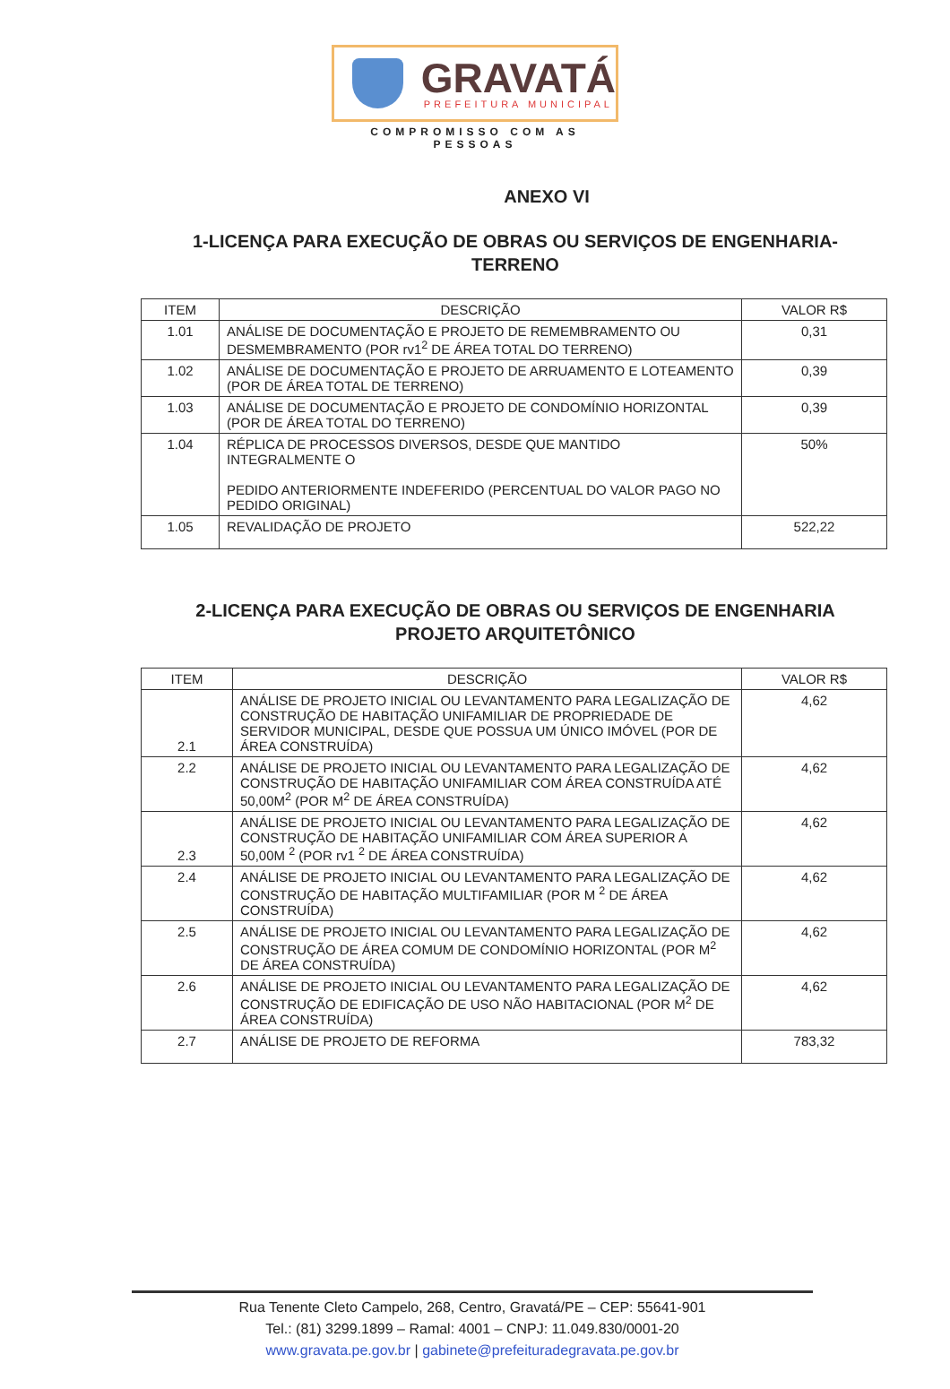GRAVATÁ
PREFEITURA MUNICIPAL
COMPROMISSO COM AS PESSOAS
ANEXO VI
1-LICENÇA PARA EXECUÇÃO DE OBRAS OU SERVIÇOS DE ENGENHARIA-TERRENO
| ITEM | DESCRIÇÃO | VALOR R$ |
| --- | --- | --- |
| 1.01 | ANÁLISE DE DOCUMENTAÇÃO E PROJETO DE REMEMBRAMENTO OU DESMEMBRAMENTO (POR rv1<sup>2</sup> DE ÁREA TOTAL DO TERRENO) | 0,31 |
| 1.02 | ANÁLISE DE DOCUMENTAÇÃO E PROJETO DE ARRUAMENTO E LOTEAMENTO (POR DE ÁREA TOTAL DE TERRENO) | 0,39 |
| 1.03 | ANÁLISE DE DOCUMENTAÇÃO E PROJETO DE CONDOMÍNIO HORIZONTAL (POR DE ÁREA TOTAL DO TERRENO) | 0,39 |
| 1.04 | RÉPLICA DE PROCESSOS DIVERSOS, DESDE QUE MANTIDO INTEGRALMENTE O PEDIDO ANTERIORMENTE INDEFERIDO (PERCENTUAL DO VALOR PAGO NO PEDIDO ORIGINAL) | 50% |
| 1.05 | REVALIDAÇÃO DE PROJETO | 522,22 |
2-LICENÇA PARA EXECUÇÃO DE OBRAS OU SERVIÇOS DE ENGENHARIA PROJETO ARQUITETÔNICO
| ITEM | DESCRIÇÃO | VALOR R$ |
| --- | --- | --- |
| 2.1 | ANÁLISE DE PROJETO INICIAL OU LEVANTAMENTO PARA LEGALIZAÇÃO DE CONSTRUÇÃO DE HABITAÇÃO UNIFAMILIAR DE PROPRIEDADE DE SERVIDOR MUNICIPAL, DESDE QUE POSSUA UM ÚNICO IMÓVEL (POR DE ÁREA CONSTRUÍDA) | 4,62 |
| 2.2 | ANÁLISE DE PROJETO INICIAL OU LEVANTAMENTO PARA LEGALIZAÇÃO DE CONSTRUÇÃO DE HABITAÇÃO UNIFAMILIAR COM ÁREA CONSTRUÍDA ATÉ 50,00M<sup>2</sup> (POR M<sup>2</sup> DE ÁREA CONSTRUÍDA) | 4,62 |
| 2.3 | ANÁLISE DE PROJETO INICIAL OU LEVANTAMENTO PARA LEGALIZAÇÃO DE CONSTRUÇÃO DE HABITAÇÃO UNIFAMILIAR COM ÁREA SUPERIOR A 50,00M <sup>2</sup> (POR rv1 <sup>2</sup> DE ÁREA CONSTRUÍDA) | 4,62 |
| 2.4 | ANÁLISE DE PROJETO INICIAL OU LEVANTAMENTO PARA LEGALIZAÇÃO DE CONSTRUÇÃO DE HABITAÇÃO MULTIFAMILIAR (POR M <sup>2</sup> DE ÁREA CONSTRUÍDA) | 4,62 |
| 2.5 | ANÁLISE DE PROJETO INICIAL OU LEVANTAMENTO PARA LEGALIZAÇÃO DE CONSTRUÇÃO DE ÁREA COMUM DE CONDOMÍNIO HORIZONTAL (POR M<sup>2</sup> DE ÁREA CONSTRUÍDA) | 4,62 |
| 2.6 | ANÁLISE DE PROJETO INICIAL OU LEVANTAMENTO PARA LEGALIZAÇÃO DE CONSTRUÇÃO DE EDIFICAÇÃO DE USO NÃO HABITACIONAL (POR M<sup>2</sup> DE ÁREA CONSTRUÍDA) | 4,62 |
| 2.7 | ANÁLISE DE PROJETO DE REFORMA | 783,32 |
Rua Tenente Cleto Campelo, 268, Centro, Gravatá/PE – CEP: 55641-901
Tel.: (81) 3299.1899 – Ramal: 4001 – CNPJ: 11.049.830/0001-20
www.gravata.pe.gov.br | gabinete@prefeituradegravata.pe.gov.br